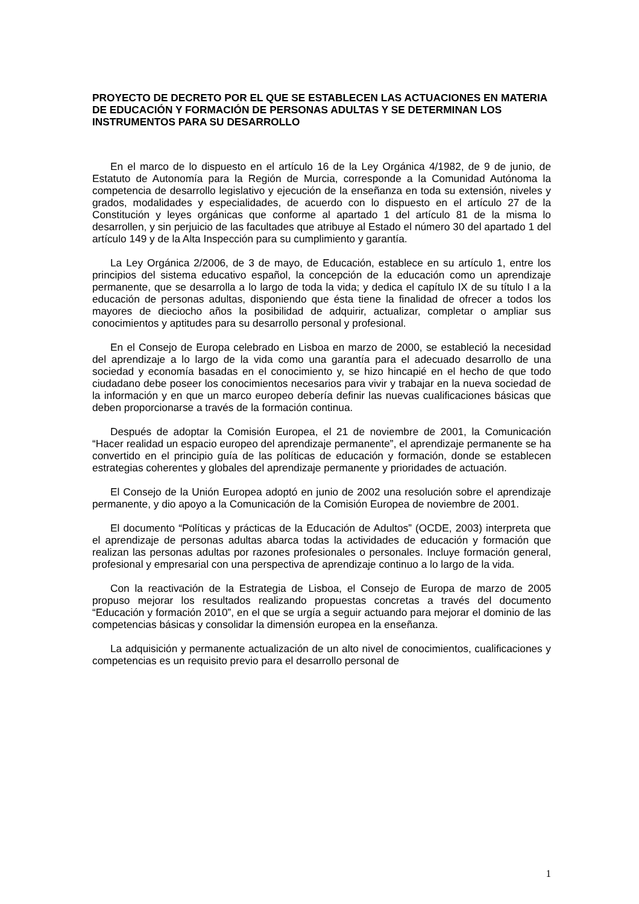PROYECTO DE DECRETO POR EL QUE SE ESTABLECEN LAS ACTUACIONES EN MATERIA DE EDUCACIÓN Y FORMACIÓN DE PERSONAS ADULTAS Y SE DETERMINAN LOS INSTRUMENTOS PARA SU DESARROLLO
En el marco de lo dispuesto en el artículo 16 de la Ley Orgánica 4/1982, de 9 de junio, de Estatuto de Autonomía para la Región de Murcia, corresponde a la Comunidad Autónoma la competencia de desarrollo legislativo y ejecución de la enseñanza en toda su extensión, niveles y grados, modalidades y especialidades, de acuerdo con lo dispuesto en el artículo 27 de la Constitución y leyes orgánicas que conforme al apartado 1 del artículo 81 de la misma lo desarrollen, y sin perjuicio de las facultades que atribuye al Estado el número 30 del apartado 1 del artículo 149 y de la Alta Inspección para su cumplimiento y garantía.
La Ley Orgánica 2/2006, de 3 de mayo, de Educación, establece en su artículo 1, entre los principios del sistema educativo español, la concepción de la educación como un aprendizaje permanente, que se desarrolla a lo largo de toda la vida; y dedica el capítulo IX de su título I a la educación de personas adultas, disponiendo que ésta tiene la finalidad de ofrecer a todos los mayores de dieciocho años la posibilidad de adquirir, actualizar, completar o ampliar sus conocimientos y aptitudes para su desarrollo personal y profesional.
En el Consejo de Europa celebrado en Lisboa en marzo de 2000, se estableció la necesidad del aprendizaje a lo largo de la vida como una garantía para el adecuado desarrollo de una sociedad y economía basadas en el conocimiento y, se hizo hincapié en el hecho de que todo ciudadano debe poseer los conocimientos necesarios para vivir y trabajar en la nueva sociedad de la información y en que un marco europeo debería definir las nuevas cualificaciones básicas que deben proporcionarse a través de la formación continua.
Después de adoptar la Comisión Europea, el 21 de noviembre de 2001, la Comunicación “Hacer realidad un espacio europeo del aprendizaje permanente”, el aprendizaje permanente se ha convertido en el principio guía de las políticas de educación y formación, donde se establecen estrategias coherentes y globales del aprendizaje permanente y prioridades de actuación.
El Consejo de la Unión Europea adoptó en junio de 2002 una resolución sobre el aprendizaje permanente, y dio apoyo a la Comunicación de la Comisión Europea de noviembre de 2001.
El documento “Políticas y prácticas de la Educación de Adultos” (OCDE, 2003) interpreta que el aprendizaje de personas adultas abarca todas la actividades de educación y formación que realizan las personas adultas por razones profesionales o personales. Incluye formación general, profesional y empresarial con una perspectiva de aprendizaje continuo a lo largo de la vida.
Con la reactivación de la Estrategia de Lisboa, el Consejo de Europa de marzo de 2005 propuso mejorar los resultados realizando propuestas concretas a través del documento “Educación y formación 2010”, en el que se urgía a seguir actuando para mejorar el dominio de las competencias básicas y consolidar la dimensión europea en la enseñanza.
La adquisición y permanente actualización de un alto nivel de conocimientos, cualificaciones y competencias es un requisito previo para el desarrollo personal de
1